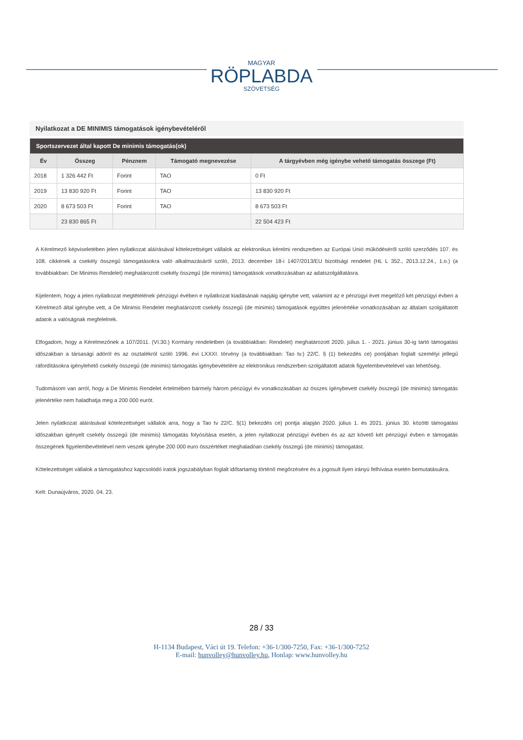MAGYAR
RÖPLABDA
SZÖVETSÉG
Nyilatkozat a DE MINIMIS támogatások igénybevételéről
| Sportszervezet által kapott De minimis támogatás(ok) | | | | |
| --- | --- | --- | --- | --- |
| Év | Összeg | Pénznem | Támogató megnevezése | A tárgyévben még igénybe vehető támogatás összege (Ft) |
| 2018 | 1 326 442 Ft | Forint | TAO | 0 Ft |
| 2019 | 13 830 920 Ft | Forint | TAO | 13 830 920 Ft |
| 2020 | 8 673 503 Ft | Forint | TAO | 8 673 503 Ft |
| | 23 830 865 Ft | | | 22 504 423 Ft |
A Kérelmező képviseletében jelen nyilatkozat aláírásával kötelezettséget vállalok az elektronikus kérelmi rendszerben az Európai Unió működéséről szóló szerződés 107. és 108. cikkének a csekély összegű támogatásokra való alkalmazásáról szóló, 2013. december 18-i 1407/2013/EU bizottsági rendelet (HL L 352., 2013.12.24., 1.o.) (a továbbiakban: De Minimis Rendelet) meghatározott csekély összegű (de minimis) támogatások vonatkozásában az adatszolgáltatásra.
Kijelentem, hogy a jelen nyilatkozat megtételének pénzügyi évében e nyilatkozat kiadásának napjáig igénybe vett, valamint az e pénzügyi évet megelőző két pénzügyi évben a Kérelmező által igénybe vett, a De Minimis Rendelet meghatározott csekély összegű (de minimis) támogatások együttes jelenértéke vonatkozásában az általam szolgáltatott adatok a valóságnak megfelelnek.
Elfogadom, hogy a Kérelmezőnek a 107/2011. (VI.30.) Kormány rendeletben (a továbbiakban: Rendelet) meghatározott 2020. július 1. - 2021. június 30-ig tartó támogatási időszakban a társasági adóról és az osztalékról szóló 1996. évi LXXXI. törvény (a továbbiakban: Tao tv.) 22/C. § (1) bekezdés ce) pontjában foglalt személyi jellegű ráfordításokra igénylehető csekély összegű (de minimis) támogatás igénybevételére az elektronikus rendszerben szolgáltatott adatok figyelembevételével van lehetőség.
Tudomásom van arról, hogy a De Minimis Rendelet értelmében bármely három pénzügyi év vonatkozásában az összes igénybevett csekély összegű (de minimis) támogatás jelenértéke nem haladhatja meg a 200 000 eurót.
Jelen nyilatkozat aláírásával kötelezettséget vállalok arra, hogy a Tao tv 22/C. §(1) bekezdés ce) pontja alapján 2020. július 1. és 2021. június 30. közötti támogatási időszakban igényelt csekély összegű (de minimis) támogatás folyósítása esetén, a jelen nyilatkozat pénzügyi évében és az azt követő két pénzügyi évben e támogatás összegének figyelembevételével nem veszek igénybe 200 000 euro összértéket meghaladóan csekély összegű (de minimis) támogatást.
Kötelezettséget vállalok a támogatáshoz kapcsolódó iratok jogszabályban foglalt időtartamig történő megőrzésére és a jogosult ilyen irányú felhívása esetén bemutatásukra.
Kelt: Dunaújváros, 2020. 04. 23.
28 / 33
H-1134 Budapest, Váci út 19. Telefon: +36-1/300-7250, Fax: +36-1/300-7252
E-mail: hunvolley@hunvolley.hu, Honlap: www.hunvolley.hu